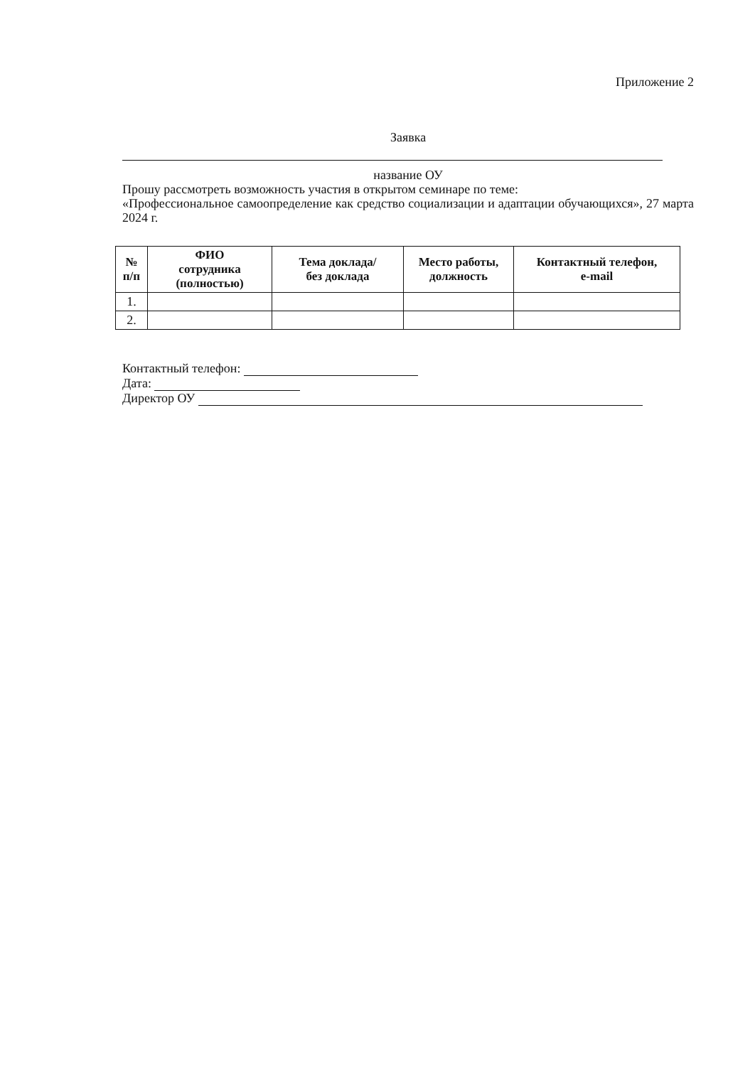Приложение 2
Заявка
название ОУ
Прошу рассмотреть возможность участия в открытом семинаре по теме:
«Профессиональное самоопределение как средство социализации и адаптации обучающихся», 27 марта 2024 г.
| № п/п | ФИО сотрудника (полностью) | Тема доклада/ без доклада | Место работы, должность | Контактный телефон, e-mail |
| --- | --- | --- | --- | --- |
| 1. | | | | |
| 2. | | | | |
Контактный телефон:
Дата:
Директор ОУ